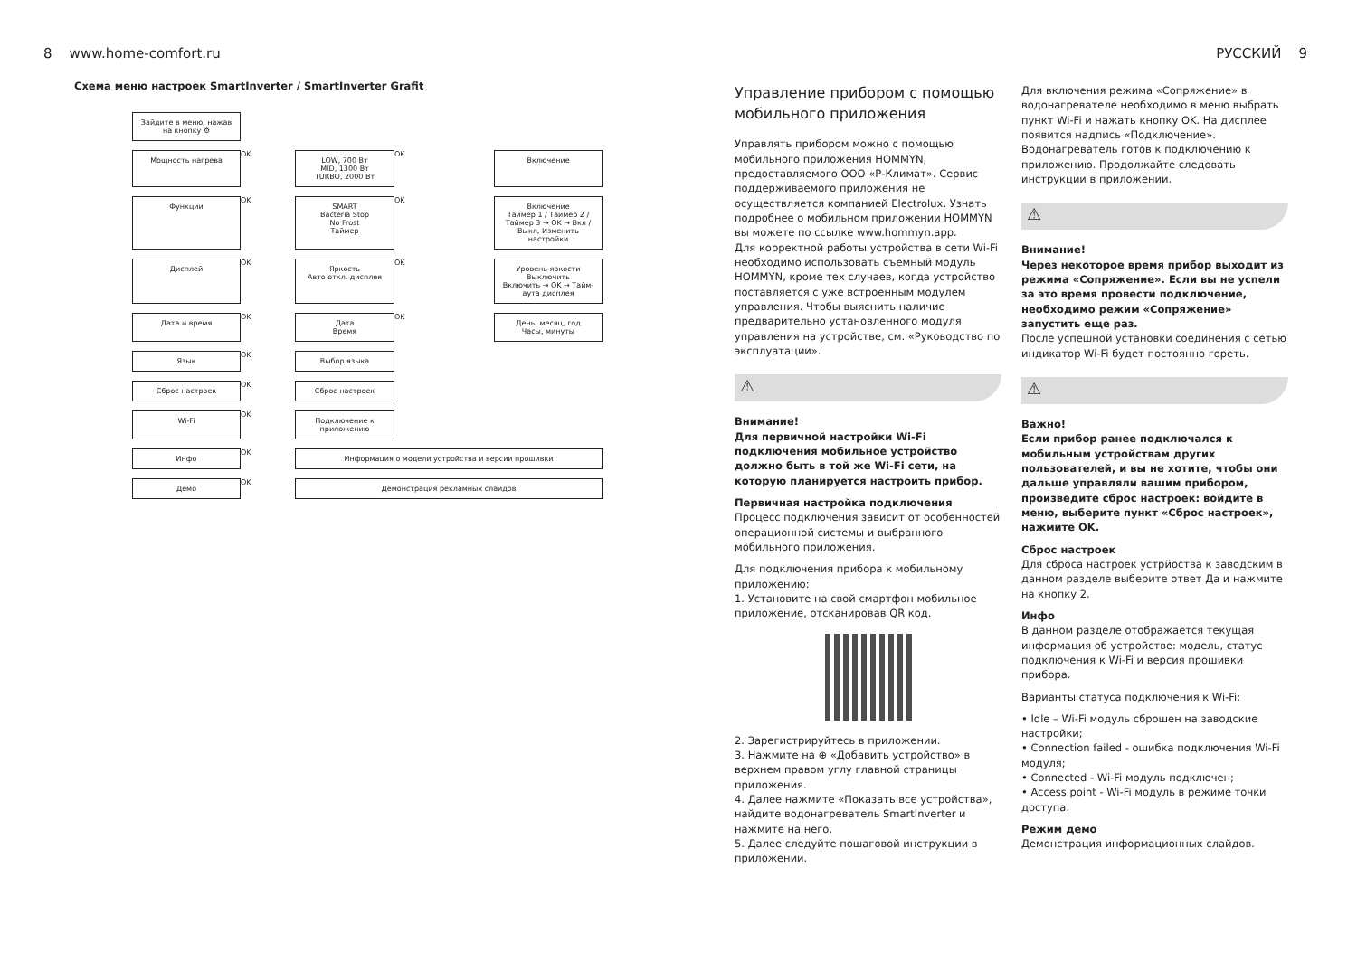8 www.home-comfort.ru
Схема меню настроек SmartInverter / SmartInverter Grafit
Зайдите в меню, нажав на кнопку ⚙
Мощность нагрева
OK
LOW, 700 Вт
MID, 1300 Вт
TURBO, 2000 Вт
OK
Включение
Функции
OK
SMART
Bacteria Stop
No Frost
Таймер
OK
Включение
Таймер 1 / Таймер 2 / Таймер 3 → OK → Вкл / Выкл, Изменить настройки
Дисплей
OK
Яркость
Авто откл. дисплея
OK
Уровень яркости
Выключить
Включить → OK → Тайм-аута дисплея
Дата и время
OK
Дата
Время
OK
День, месяц, год
Часы, минуты
Язык
OK
Выбор языка
Сброс настроек
OK
Сброс настроек
Wi-Fi
OK
Подключение к приложению
Инфо
OK
Информация о модели устройства и версии прошивки
Демо
OK
Демонстрация рекламных слайдов
РУССКИЙ 9
Управление прибором с помощью мобильного приложения
Управлять прибором можно с помощью мобильного приложения HOMMYN, предоставляемого ООО «Р-Климат». Сервис поддерживаемого приложения не осуществляется компанией Electrolux. Узнать подробнее о мобильном приложении HOMMYN вы можете по ссылке www.hommyn.app.
Для корректной работы устройства в сети Wi-Fi необходимо использовать съемный модуль HOMMYN, кроме тех случаев, когда устройство поставляется с уже встроенным модулем управления. Чтобы выяснить наличие предварительно установленного модуля управления на устройстве, см. «Руководство по эксплуатации».
⚠
Внимание!
Для первичной настройки Wi-Fi подключения мобильное устройство должно быть в той же Wi-Fi сети, на которую планируется настроить прибор.
Первичная настройка подключения
Процесс подключения зависит от особенностей операционной системы и выбранного мобильного приложения.
Для подключения прибора к мобильному приложению:
1. Установите на свой смартфон мобильное приложение, отсканировав QR код.
2. Зарегистрируйтесь в приложении.
3. Нажмите на ⊕ «Добавить устройство» в верхнем правом углу главной страницы приложения.
4. Далее нажмите «Показать все устройства», найдите водонагреватель SmartInverter и нажмите на него.
5. Далее следуйте пошаговой инструкции в приложении.
Для включения режима «Сопряжение» в водонагревателе необходимо в меню выбрать пункт Wi-Fi и нажать кнопку OK. На дисплее появится надпись «Подключение». Водонагреватель готов к подключению к приложению. Продолжайте следовать инструкции в приложении.
⚠
Внимание!
Через некоторое время прибор выходит из режима «Сопряжение». Если вы не успели за это время провести подключение, необходимо режим «Сопряжение» запустить еще раз.
После успешной установки соединения с сетью индикатор Wi-Fi будет постоянно гореть.
⚠
Важно!
Если прибор ранее подключался к мобильным устройствам других пользователей, и вы не хотите, чтобы они дальше управляли вашим прибором, произведите сброс настроек: войдите в меню, выберите пункт «Сброс настроек», нажмите OK.
Сброс настроек
Для сброса настроек устрйоства к заводским в данном разделе выберите ответ Да и нажмите на кнопку 2.
Инфо
В данном разделе отображается текущая информация об устройстве: модель, статус подключения к Wi-Fi и версия прошивки прибора.
Варианты статуса подключения к Wi-Fi:
• Idle – Wi-Fi модуль сброшен на заводские настройки;
• Connection failed - ошибка подключения Wi-Fi модуля;
• Connected - Wi-Fi модуль подключен;
• Access point - Wi-Fi модуль в режиме точки доступа.
Режим демо
Демонстрация информационных слайдов.